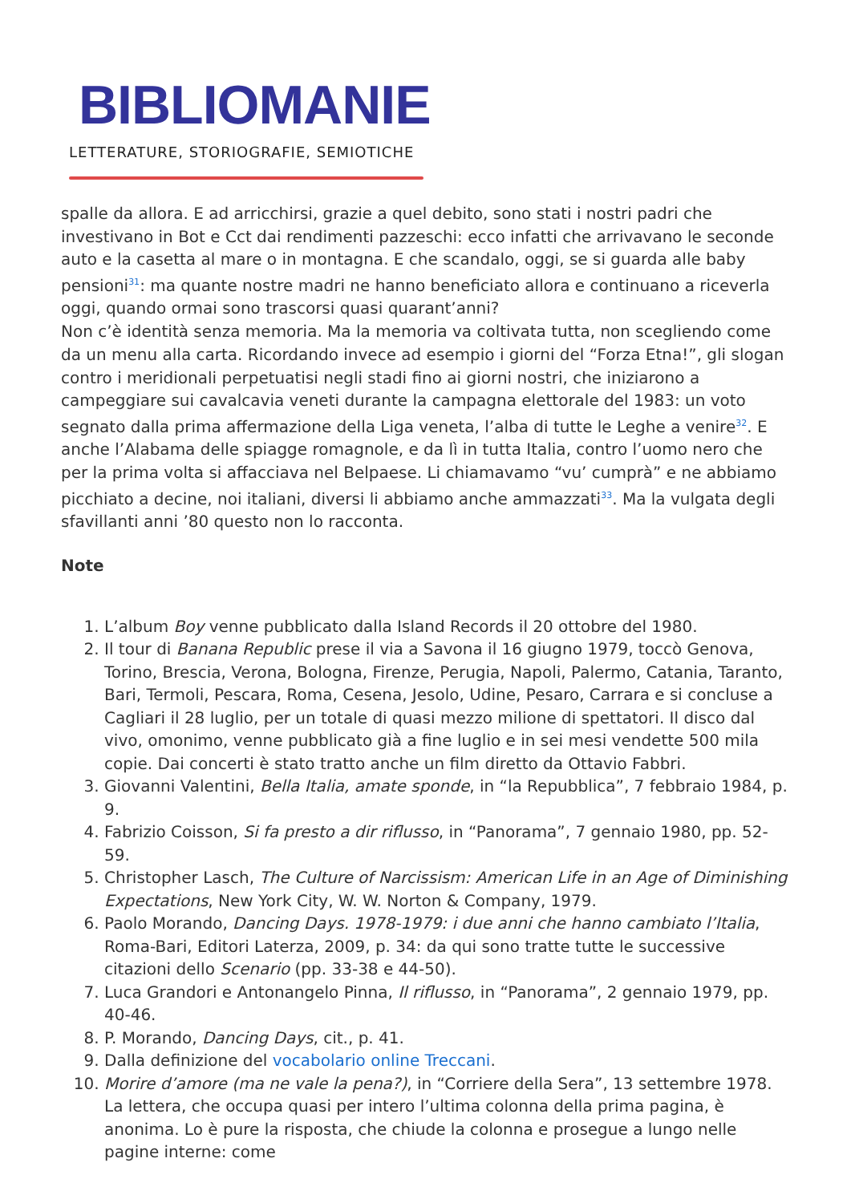BIBLIOMANIE
LETTERATURE, STORIOGRAFIE, SEMIOTICHE
spalle da allora. E ad arricchirsi, grazie a quel debito, sono stati i nostri padri che investivano in Bot e Cct dai rendimenti pazzeschi: ecco infatti che arrivavano le seconde auto e la casetta al mare o in montagna. E che scandalo, oggi, se si guarda alle baby pensioni<sup>31</sup>: ma quante nostre madri ne hanno beneficiato allora e continuano a riceverla oggi, quando ormai sono trascorsi quasi quarant’anni?
Non c’è identità senza memoria. Ma la memoria va coltivata tutta, non scegliendo come da un menu alla carta. Ricordando invece ad esempio i giorni del “Forza Etna!”, gli slogan contro i meridionali perpetuatisi negli stadi fino ai giorni nostri, che iniziarono a campeggiare sui cavalcavia veneti durante la campagna elettorale del 1983: un voto segnato dalla prima affermazione della Liga veneta, l’alba di tutte le Leghe a venire<sup>32</sup>. E anche l’Alabama delle spiagge romagnole, e da lì in tutta Italia, contro l’uomo nero che per la prima volta si affacciava nel Belpaese. Li chiamavamo “vu’ cumprà” e ne abbiamo picchiato a decine, noi italiani, diversi li abbiamo anche ammazzati<sup>33</sup>. Ma la vulgata degli sfavillanti anni ’80 questo non lo racconta.
Note
1. L’album Boy venne pubblicato dalla Island Records il 20 ottobre del 1980.
2. Il tour di Banana Republic prese il via a Savona il 16 giugno 1979, toccò Genova, Torino, Brescia, Verona, Bologna, Firenze, Perugia, Napoli, Palermo, Catania, Taranto, Bari, Termoli, Pescara, Roma, Cesena, Jesolo, Udine, Pesaro, Carrara e si concluse a Cagliari il 28 luglio, per un totale di quasi mezzo milione di spettatori. Il disco dal vivo, omonimo, venne pubblicato già a fine luglio e in sei mesi vendette 500 mila copie. Dai concerti è stato tratto anche un film diretto da Ottavio Fabbri.
3. Giovanni Valentini, Bella Italia, amate sponde, in “la Repubblica”, 7 febbraio 1984, p. 9.
4. Fabrizio Coisson, Si fa presto a dir riflusso, in “Panorama”, 7 gennaio 1980, pp. 52-59.
5. Christopher Lasch, The Culture of Narcissism: American Life in an Age of Diminishing Expectations, New York City, W. W. Norton & Company, 1979.
6. Paolo Morando, Dancing Days. 1978-1979: i due anni che hanno cambiato l’Italia, Roma-Bari, Editori Laterza, 2009, p. 34: da qui sono tratte tutte le successive citazioni dello Scenario (pp. 33-38 e 44-50).
7. Luca Grandori e Antonangelo Pinna, Il riflusso, in “Panorama”, 2 gennaio 1979, pp. 40-46.
8. P. Morando, Dancing Days, cit., p. 41.
9. Dalla definizione del vocabolario online Treccani.
10. Morire d’amore (ma ne vale la pena?), in “Corriere della Sera”, 13 settembre 1978. La lettera, che occupa quasi per intero l’ultima colonna della prima pagina, è anonima. Lo è pure la risposta, che chiude la colonna e prosegue a lungo nelle pagine interne: come